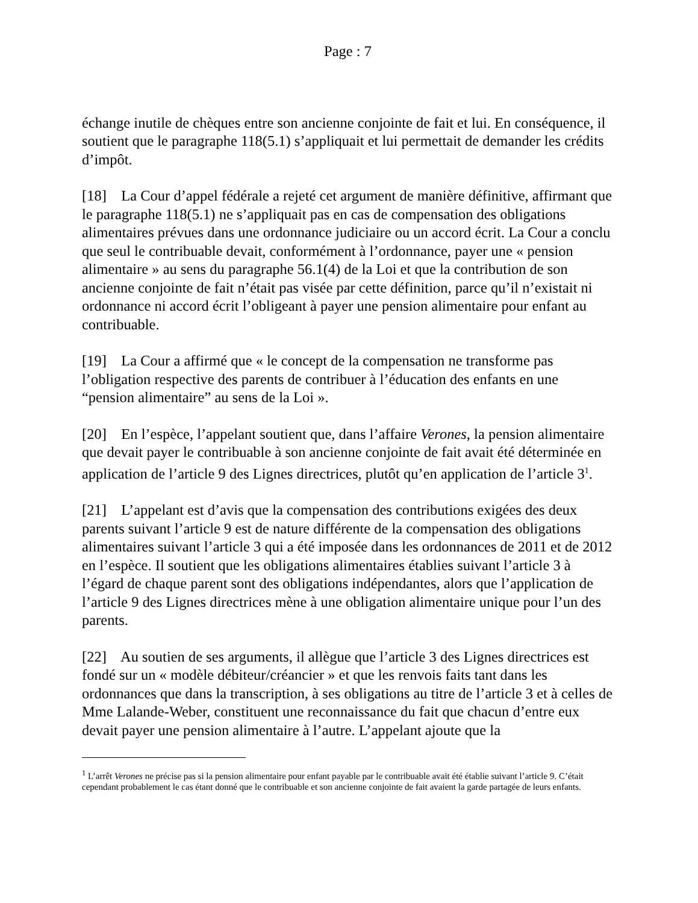Page : 7
échange inutile de chèques entre son ancienne conjointe de fait et lui. En conséquence, il soutient que le paragraphe 118(5.1) s’appliquait et lui permettait de demander les crédits d’impôt.
[18] La Cour d’appel fédérale a rejeté cet argument de manière définitive, affirmant que le paragraphe 118(5.1) ne s’appliquait pas en cas de compensation des obligations alimentaires prévues dans une ordonnance judiciaire ou un accord écrit. La Cour a conclu que seul le contribuable devait, conformément à l’ordonnance, payer une « pension alimentaire » au sens du paragraphe 56.1(4) de la Loi et que la contribution de son ancienne conjointe de fait n’était pas visée par cette définition, parce qu’il n’existait ni ordonnance ni accord écrit l’obligeant à payer une pension alimentaire pour enfant au contribuable.
[19] La Cour a affirmé que « le concept de la compensation ne transforme pas l’obligation respective des parents de contribuer à l’éducation des enfants en une “pension alimentaire” au sens de la Loi ».
[20] En l’espèce, l’appelant soutient que, dans l’affaire Verones, la pension alimentaire que devait payer le contribuable à son ancienne conjointe de fait avait été déterminée en application de l’article 9 des Lignes directrices, plutôt qu’en application de l’article 3<sup>1</sup>.
[21] L’appelant est d’avis que la compensation des contributions exigées des deux parents suivant l’article 9 est de nature différente de la compensation des obligations alimentaires suivant l’article 3 qui a été imposée dans les ordonnances de 2011 et de 2012 en l’espèce. Il soutient que les obligations alimentaires établies suivant l’article 3 à l’égard de chaque parent sont des obligations indépendantes, alors que l’application de l’article 9 des Lignes directrices mène à une obligation alimentaire unique pour l’un des parents.
[22] Au soutien de ses arguments, il allègue que l’article 3 des Lignes directrices est fondé sur un « modèle débiteur/créancier » et que les renvois faits tant dans les ordonnances que dans la transcription, à ses obligations au titre de l’article 3 et à celles de Mme Lalande-Weber, constituent une reconnaissance du fait que chacun d’entre eux devait payer une pension alimentaire à l’autre. L’appelant ajoute que la
<sup>1</sup> L’arrêt Verones ne précise pas si la pension alimentaire pour enfant payable par le contribuable avait été établie suivant l’article 9. C’était cependant probablement le cas étant donné que le contribuable et son ancienne conjointe de fait avaient la garde partagée de leurs enfants.